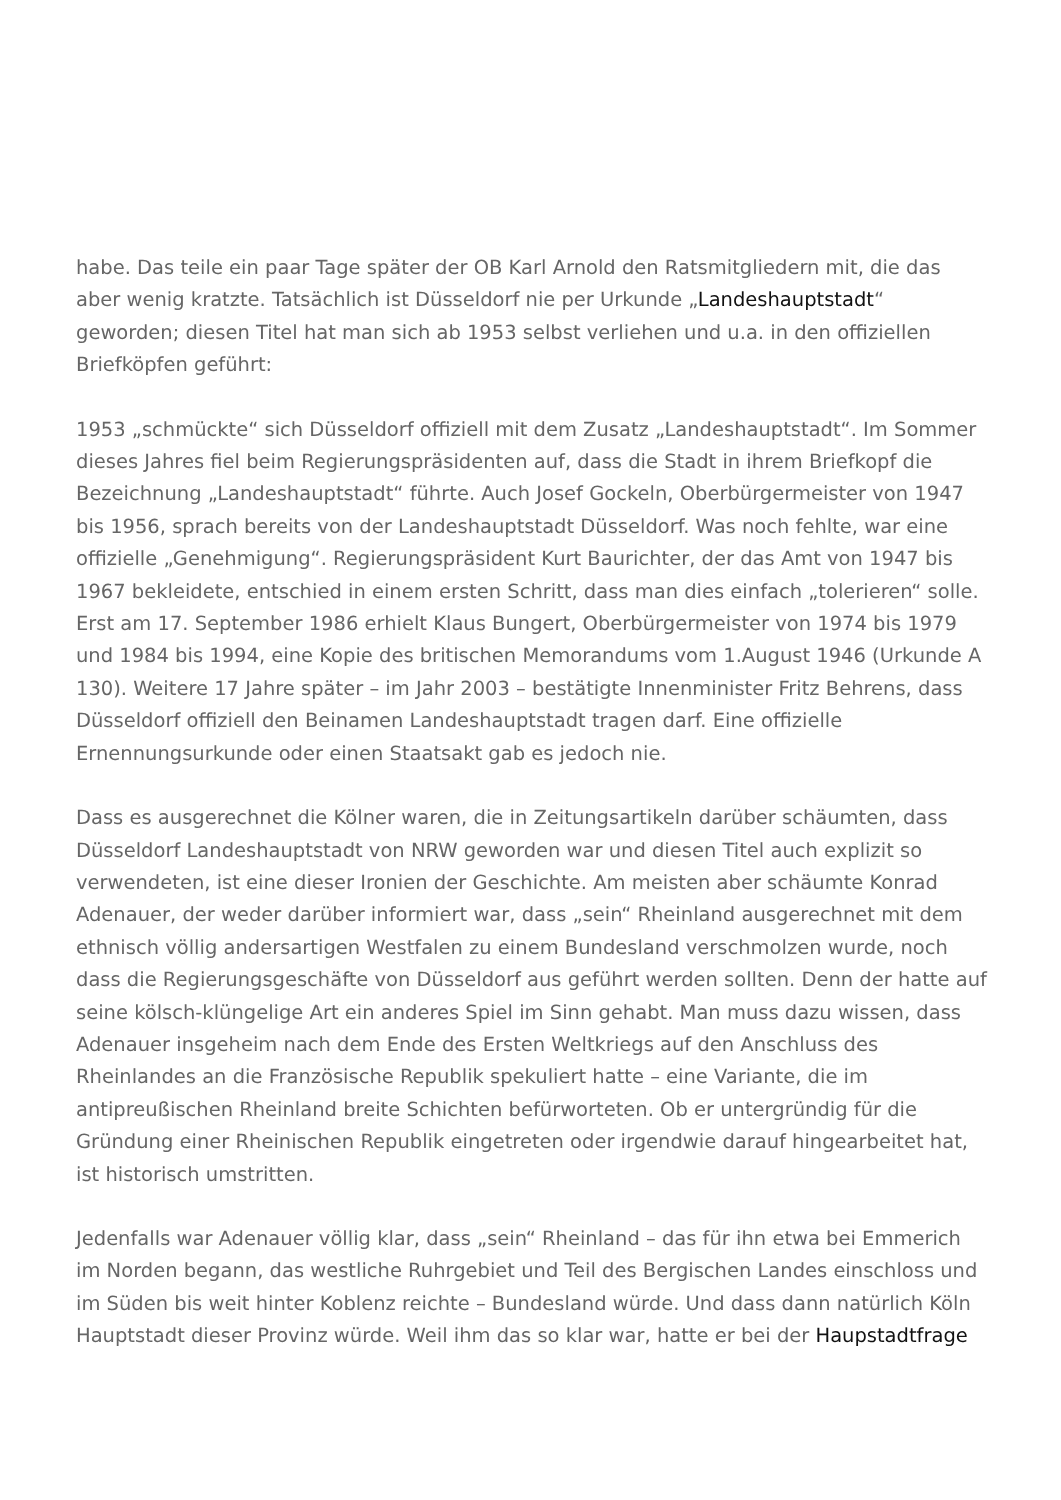habe. Das teile ein paar Tage später der OB Karl Arnold den Ratsmitgliedern mit, die das aber wenig kratzte. Tatsächlich ist Düsseldorf nie per Urkunde „Landeshauptstadt“ geworden; diesen Titel hat man sich ab 1953 selbst verliehen und u.a. in den offiziellen Briefköpfen geführt:
1953 „schmückte“ sich Düsseldorf offiziell mit dem Zusatz „Landeshauptstadt“. Im Sommer dieses Jahres fiel beim Regierungspräsidenten auf, dass die Stadt in ihrem Briefkopf die Bezeichnung „Landeshauptstadt“ führte. Auch Josef Gockeln, Oberbürgermeister von 1947 bis 1956, sprach bereits von der Landeshauptstadt Düsseldorf. Was noch fehlte, war eine offizielle „Genehmigung“. Regierungspräsident Kurt Baurichter, der das Amt von 1947 bis 1967 bekleidete, entschied in einem ersten Schritt, dass man dies einfach „tolerieren“ solle. Erst am 17. September 1986 erhielt Klaus Bungert, Oberbürgermeister von 1974 bis 1979 und 1984 bis 1994, eine Kopie des britischen Memorandums vom 1.August 1946 (Urkunde A 130). Weitere 17 Jahre später – im Jahr 2003 – bestätigte Innenminister Fritz Behrens, dass Düsseldorf offiziell den Beinamen Landeshauptstadt tragen darf. Eine offizielle Ernennungsurkunde oder einen Staatsakt gab es jedoch nie.
Dass es ausgerechnet die Kölner waren, die in Zeitungsartikeln darüber schäumten, dass Düsseldorf Landeshauptstadt von NRW geworden war und diesen Titel auch explizit so verwendeten, ist eine dieser Ironien der Geschichte. Am meisten aber schäumte Konrad Adenauer, der weder darüber informiert war, dass „sein“ Rheinland ausgerechnet mit dem ethnisch völlig andersartigen Westfalen zu einem Bundesland verschmolzen wurde, noch dass die Regierungsgeschäfte von Düsseldorf aus geführt werden sollten. Denn der hatte auf seine kölsch-klüngelige Art ein anderes Spiel im Sinn gehabt. Man muss dazu wissen, dass Adenauer insgeheim nach dem Ende des Ersten Weltkriegs auf den Anschluss des Rheinlandes an die Französische Republik spekuliert hatte – eine Variante, die im antipreußischen Rheinland breite Schichten befürworteten. Ob er untergründig für die Gründung einer Rheinischen Republik eingetreten oder irgendwie darauf hingearbeitet hat, ist historisch umstritten.
Jedenfalls war Adenauer völlig klar, dass „sein“ Rheinland – das für ihn etwa bei Emmerich im Norden begann, das westliche Ruhrgebiet und Teil des Bergischen Landes einschloss und im Süden bis weit hinter Koblenz reichte – Bundesland würde. Und dass dann natürlich Köln Hauptstadt dieser Provinz würde. Weil ihm das so klar war, hatte er bei der Haupstadtfrage